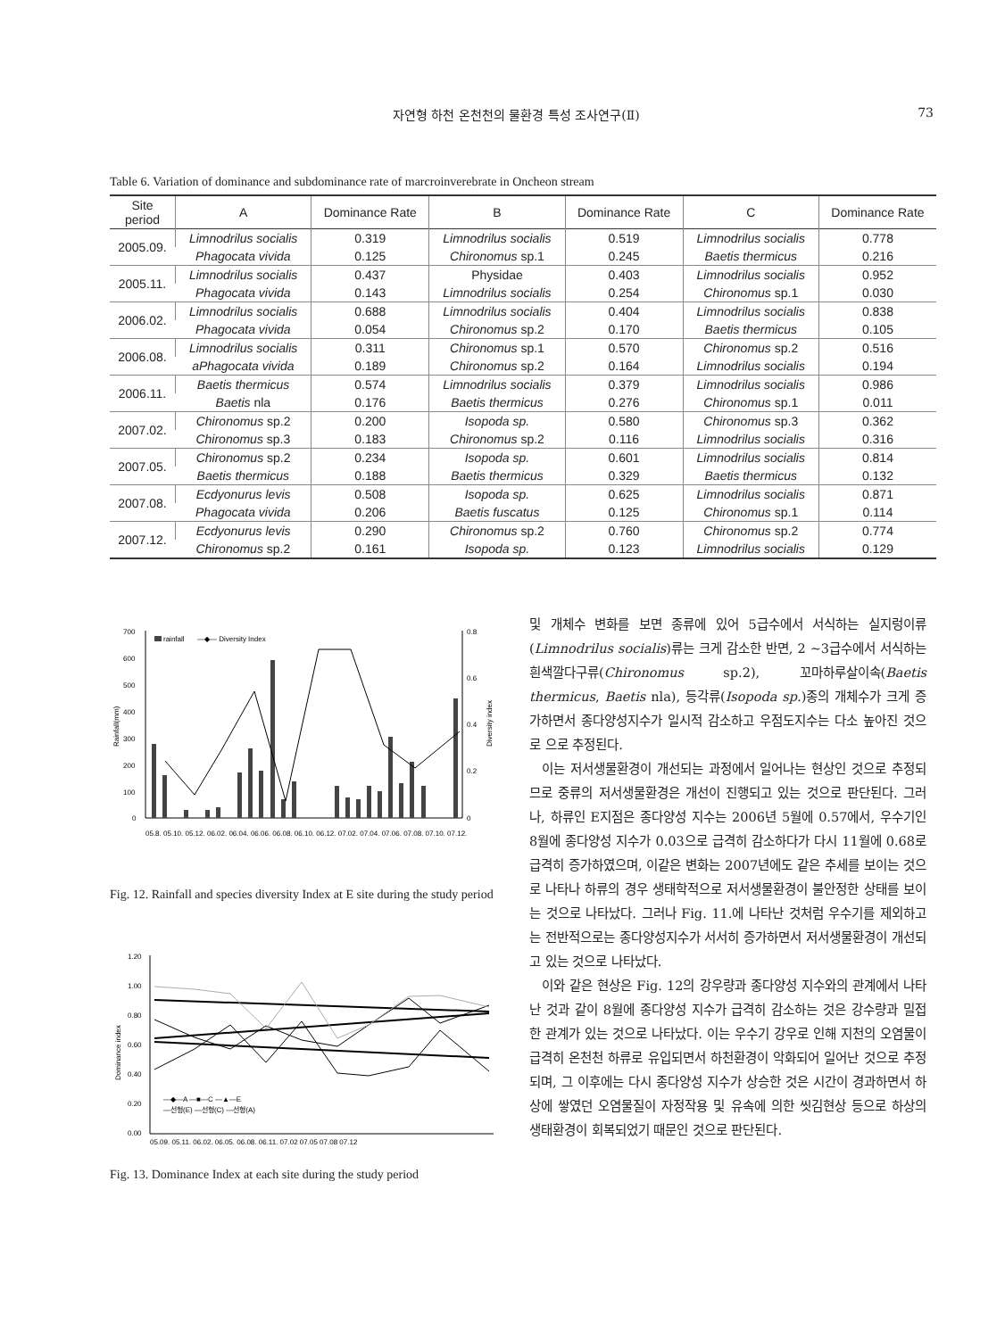자연형 하천 온천천의 물환경 특성 조사연구(Ⅱ) 73
Table 6. Variation of dominance and subdominance rate of marcroinverebrate in Oncheon stream
| Site period | A | Dominance Rate | B | Dominance Rate | C | Dominance Rate |
| --- | --- | --- | --- | --- | --- | --- |
| 2005.09. | Limnodrilus socialis | 0.319 | Limnodrilus socialis | 0.519 | Limnodrilus socialis | 0.778 |
| | Phagocata vivida | 0.125 | Chironomus sp.1 | 0.245 | Baetis thermicus | 0.216 |
| 2005.11. | Limnodrilus socialis | 0.437 | Physidae | 0.403 | Limnodrilus socialis | 0.952 |
| | Phagocata vivida | 0.143 | Limnodrilus socialis | 0.254 | Chironomus sp.1 | 0.030 |
| 2006.02. | Limnodrilus socialis | 0.688 | Limnodrilus socialis | 0.404 | Limnodrilus socialis | 0.838 |
| | Phagocata vivida | 0.054 | Chironomus sp.2 | 0.170 | Baetis thermicus | 0.105 |
| 2006.08. | Limnodrilus socialis | 0.311 | Chironomus sp.1 | 0.570 | Chironomus sp.2 | 0.516 |
| | aPhagocata vivida | 0.189 | Chironomus sp.2 | 0.164 | Limnodrilus socialis | 0.194 |
| 2006.11. | Baetis thermicus | 0.574 | Limnodrilus socialis | 0.379 | Limnodrilus socialis | 0.986 |
| | Baetis nla | 0.176 | Baetis thermicus | 0.276 | Chironomus sp.1 | 0.011 |
| 2007.02. | Chironomus sp.2 | 0.200 | Isopoda sp. | 0.580 | Chironomus sp.3 | 0.362 |
| | Chironomus sp.3 | 0.183 | Chironomus sp.2 | 0.116 | Limnodrilus socialis | 0.316 |
| 2007.05. | Chironomus sp.2 | 0.234 | Isopoda sp. | 0.601 | Limnodrilus socialis | 0.814 |
| | Baetis thermicus | 0.188 | Baetis thermicus | 0.329 | Baetis thermicus | 0.132 |
| 2007.08. | Ecdyonurus levis | 0.508 | Isopoda sp. | 0.625 | Limnodrilus socialis | 0.871 |
| | Phagocata vivida | 0.206 | Baetis fuscatus | 0.125 | Chironomus sp.1 | 0.114 |
| 2007.12. | Ecdyonurus levis | 0.290 | Chironomus sp.2 | 0.760 | Chironomus sp.2 | 0.774 |
| | Chironomus sp.2 | 0.161 | Isopoda sp. | 0.123 | Limnodrilus socialis | 0.129 |
700
600
500
400
300
200
100
0
0.8
0.6
0.4
0.2
0
Rainfall(mm)
Diversity index
rainfall
—◆— Diversity Index
05.8. 05.10. 05.12. 06.02. 06.04. 06.06. 06.08. 06.10. 06.12. 07.02. 07.04. 07.06. 07.08. 07.10. 07.12.
Fig. 12. Rainfall and species diversity Index at E site during the study period
1.20
1.00
0.80
0.60
0.40
0.20
0.00
Dominance index
—◆—A —■—C —▲—E
—선형(E) —선형(C) —선형(A)
05.09. 05.11. 06.02. 06.05. 06.08. 06.11. 07.02 07.05 07.08 07.12
Fig. 13. Dominance Index at each site during the study period
및 개체수 변화를 보면 종류에 있어 5급수에서 서식하는 실지렁이류(Limnodrilus socialis)류는 크게 감소한 반면, 2 ~3급수에서 서식하는 흰색깔다구류(Chironomus sp.2), 꼬마하루살이속(Baetis thermicus, Baetis nla), 등각류(Isopoda sp.)종의 개체수가 크게 증가하면서 종다양성지수가 일시적 감소하고 우점도지수는 다소 높아진 것으로 으로 추정된다.
이는 저서생물환경이 개선되는 과정에서 일어나는 현상인 것으로 추정되므로 중류의 저서생물환경은 개선이 진행되고 있는 것으로 판단된다. 그러나, 하류인 E지점은 종다양성 지수는 2006년 5월에 0.57에서, 우수기인 8월에 종다양성 지수가 0.03으로 급격히 감소하다가 다시 11월에 0.68로 급격히 증가하였으며, 이같은 변화는 2007년에도 같은 추세를 보이는 것으로 나타나 하류의 경우 생태학적으로 저서생물환경이 불안정한 상태를 보이는 것으로 나타났다. 그러나 Fig. 11.에 나타난 것처럼 우수기를 제외하고는 전반적으로는 종다양성지수가 서서히 증가하면서 저서생물환경이 개선되고 있는 것으로 나타났다.
이와 같은 현상은 Fig. 12의 강우량과 종다양성 지수와의 관계에서 나타난 것과 같이 8월에 종다양성 지수가 급격히 감소하는 것은 강수량과 밀접한 관계가 있는 것으로 나타났다. 이는 우수기 강우로 인해 지천의 오염물이 급격히 온천천 하류로 유입되면서 하천환경이 악화되어 일어난 것으로 추정되며, 그 이후에는 다시 종다양성 지수가 상승한 것은 시간이 경과하면서 하상에 쌓였던 오염물질이 자정작용 및 유속에 의한 씻김현상 등으로 하상의 생태환경이 회복되었기 때문인 것으로 판단된다.